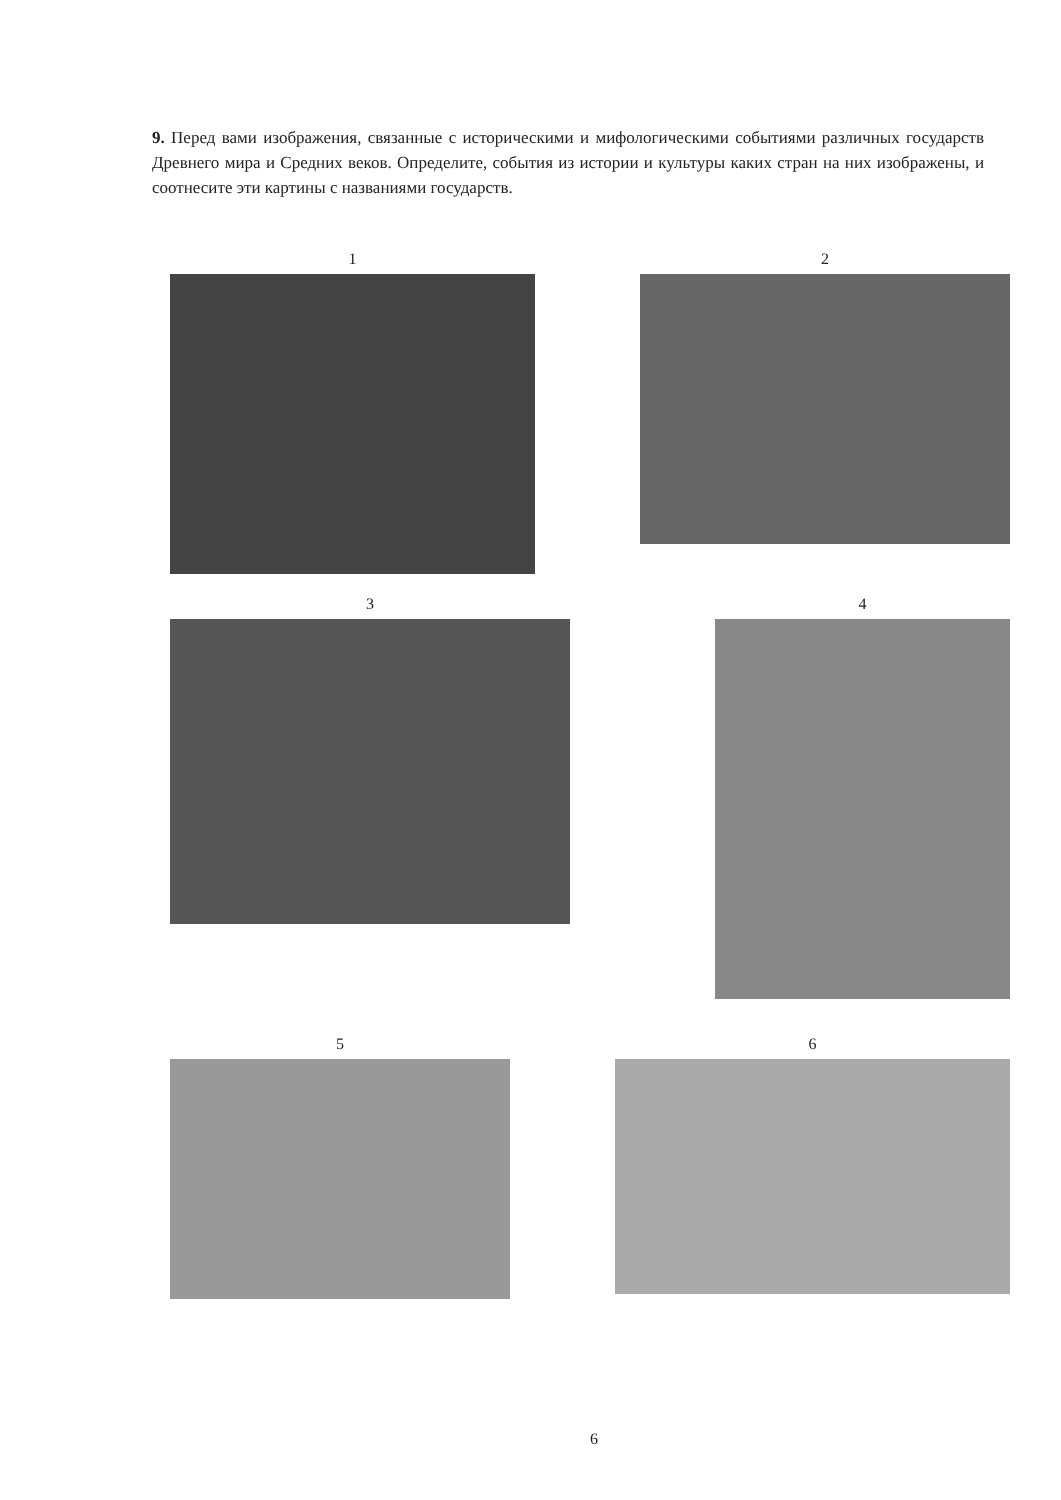9. Перед вами изображения, связанные с историческими и мифологическими событиями различных государств Древнего мира и Средних веков. Определите, события из истории и культуры каких стран на них изображены, и соотнесите эти картины с названиями государств.
1 2
3 4
5 6
6